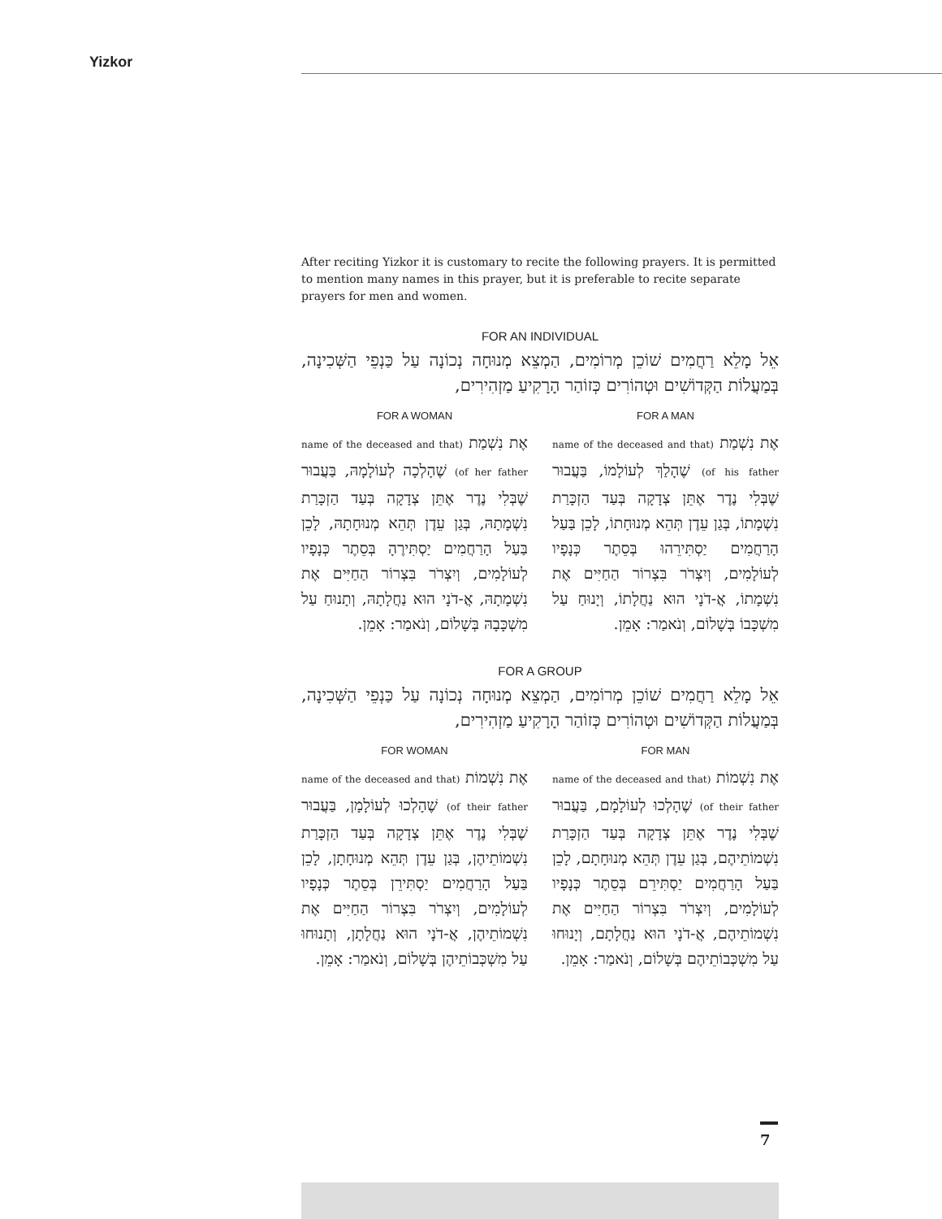Yizkor
After reciting Yizkor it is customary to recite the following prayers. It is permitted to mention many names in this prayer, but it is preferable to recite separate prayers for men and women.
FOR AN INDIVIDUAL
אֵל מָלֵא רַחֲמִים שׁוֹכֵן מְרוֹמִים, הַמְצֵא מְנוּחָה נְכוֹנָה עַל כַּנְפֵי הַשְּׁכִינָה, בְּמַעֲלוֹת הַקְּדוֹשִׁים וּטְהוֹרִים כְּזוֹהַר הָרָקִיעַ מַזְהִירִים,
FOR A MAN
אֶת נִשְׁמַת (name of the deceased and that of his father) שֶׁהָלַךְ לְעוֹלָמוֹ, בַּעֲבוּר שֶׁבְּלִי נֶדֶר אֶתֵּן צְדָקָה בְּעַד הַזְכָּרַת נִשְׁמָתוֹ, בְּגַן עֵדֶן תְּהֵא מְנוּחָתוֹ, לָכֵן בַּעַל הָרַחֲמִים יַסְתִּירֵהוּ בְּסֵתֶר כְּנָפָיו לְעוֹלָמִים, וְיִצְרֹר בִּצְרוֹר הַחַיִּים אֶת נִשְׁמָתוֹ, אֲ-דֹנָי הוּא נַחֲלָתוֹ, וְיָנוּחַ עַל מִשְׁכָּבוֹ בְּשָׁלוֹם, וְנֹאמַר: אָמֵן.
FOR A WOMAN
אֶת נִשְׁמַת (name of the deceased and that of her father) שֶׁהָלְכָה לְעוֹלָמָהּ, בַּעֲבוּר שֶׁבְּלִי נֶדֶר אֶתֵּן צְדָקָה בְּעַד הַזְכָּרַת נִשְׁמָתָהּ, בְּגַן עֵדֶן תְּהֵא מְנוּחָתָהּ, לָכֵן בַּעַל הָרַחֲמִים יַסְתִּירֶהָ בְּסֵתֶר כְּנָפָיו לְעוֹלָמִים, וְיִצְרֹר בִּצְרוֹר הַחַיִּים אֶת נִשְׁמָתָהּ, אֲ-דֹנָי הוּא נַחֲלָתָהּ, וְתָנוּחַ עַל מִשְׁכָּבָהּ בְּשָׁלוֹם, וְנֹאמַר: אָמֵן.
FOR A GROUP
אֵל מָלֵא רַחֲמִים שׁוֹכֵן מְרוֹמִים, הַמְצֵא מְנוּחָה נְכוֹנָה עַל כַּנְפֵי הַשְּׁכִינָה, בְּמַעֲלוֹת הַקְּדוֹשִׁים וּטְהוֹרִים כְּזוֹהַר הָרָקִיעַ מַזְהִירִים,
FOR MAN
אֶת נִשְׁמוֹת (name of the deceased and that of their father) שֶׁהָלְכוּ לְעוֹלָמָם, בַּעֲבוּר שֶׁבְּלִי נֶדֶר אֶתֵּן צְדָקָה בְּעַד הַזְכָּרַת נִשְׁמוֹתֵיהֶם, בְּגַן עֵדֶן תְּהֵא מְנוּחָתָם, לָכֵן בַּעַל הָרַחֲמִים יַסְתִּירֵם בְּסֵתֶר כְּנָפָיו לְעוֹלָמִים, וְיִצְרֹר בִּצְרוֹר הַחַיִּים אֶת נִשְׁמוֹתֵיהֶם, אֲ-דֹנָי הוּא נַחֲלָתָם, וְיָנוּחוּ עַל מִשְׁכְּבוֹתֵיהֶם בְּשָׁלוֹם, וְנֹאמַר: אָמֵן.
FOR WOMAN
אֶת נִשְׁמוֹת (name of the deceased and that of their father) שֶׁהָלְכוּ לְעוֹלָמָן, בַּעֲבוּר שֶׁבְּלִי נֶדֶר אֶתֵּן צְדָקָה בְּעַד הַזְכָּרַת נִשְׁמוֹתֵיהֶן, בְּגַן עֵדֶן תְּהֵא מְנוּחָתָן, לָכֵן בַּעַל הָרַחֲמִים יַסְתִּירֵן בְּסֵתֶר כְּנָפָיו לְעוֹלָמִים, וְיִצְרֹר בִּצְרוֹר הַחַיִּים אֶת נִשְׁמוֹתֵיהֶן, אֲ-דֹנָי הוּא נַחֲלָתָן, וְתָנוּחוּ עַל מִשְׁכְּבוֹתֵיהֶן בְּשָׁלוֹם, וְנֹאמַר: אָמֵן.
7